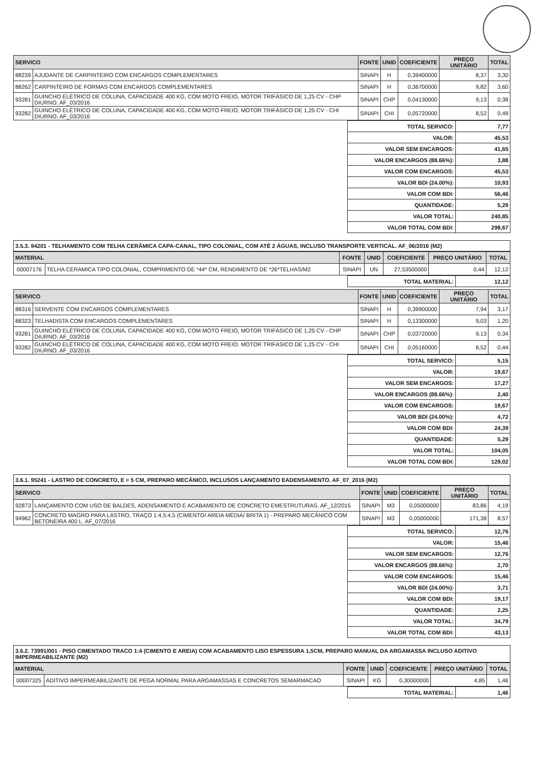| SERVICO | | FONTE | UNID | COEFICIENTE | PREÇO UNITÁRIO | TOTAL |
| --- | --- | --- | --- | --- | --- | --- |
| 88239 | AJUDANTE DE CARPINTEIRO COM ENCARGOS COMPLEMENTARES | SINAPI | H | 0,39400000 | 8,37 | 3,30 |
| 88262 | CARPINTEIRO DE FORMAS COM ENCARGOS COMPLEMENTARES | SINAPI | H | 0,36700000 | 9,82 | 3,60 |
| 93281 | GUINCHO ELÉTRICO DE COLUNA, CAPACIDADE 400 KG, COM MOTO FREIO, MOTOR TRIFÁSICO DE 1,25 CV - CHP DIURNO. AF_03/2016 | SINAPI | CHP | 0,04130000 | 9,13 | 0,38 |
| 93282 | GUINCHO ELÉTRICO DE COLUNA, CAPACIDADE 400 KG, COM MOTO FREIO, MOTOR TRIFÁSICO DE 1,25 CV - CHI DIURNO. AF_03/2016 | SINAPI | CHI | 0,05720000 | 8,52 | 0,49 |
| TOTAL SERVICO: | 7,77 |
| VALOR: | 45,53 |
| VALOR SEM ENCARGOS: | 41,65 |
| VALOR ENCARGOS (88.66%): | 3,88 |
| VALOR COM ENCARGOS: | 45,53 |
| VALOR BDI (24.00%): | 10,93 |
| VALOR COM BDI: | 56,46 |
| QUANTIDADE: | 5,29 |
| VALOR TOTAL: | 240,85 |
| VALOR TOTAL COM BDI: | 298,67 |
3.5.3. 94201 - TELHAMENTO COM TELHA CERÂMICA CAPA-CANAL, TIPO COLONIAL, COM ATÉ 2 ÁGUAS, INCLUSO TRANSPORTE VERTICAL. AF_06/2016 (M2)
| MATERIAL | | FONTE | UNID | COEFICIENTE | PREÇO UNITÁRIO | TOTAL |
| --- | --- | --- | --- | --- | --- | --- |
| 00007176 | TELHA CERAMICA TIPO COLONIAL, COMPRIMENTO DE *44* CM, RENDIMENTO DE *26*TELHAS/M2 | SINAPI | UN | 27,53500000 | 0,44 | 12,12 |
| TOTAL MATERIAL: | 12,12 |
| SERVICO | | FONTE | UNID | COEFICIENTE | PREÇO UNITÁRIO | TOTAL |
| --- | --- | --- | --- | --- | --- | --- |
| 88316 | SERVENTE COM ENCARGOS COMPLEMENTARES | SINAPI | H | 0,39900000 | 7,94 | 3,17 |
| 88323 | TELHADISTA COM ENCARGOS COMPLEMENTARES | SINAPI | H | 0,13300000 | 9,03 | 1,20 |
| 93281 | GUINCHO ELÉTRICO DE COLUNA, CAPACIDADE 400 KG, COM MOTO FREIO, MOTOR TRIFÁSICO DE 1,25 CV - CHP DIURNO. AF_03/2016 | SINAPI | CHP | 0,03720000 | 9,13 | 0,34 |
| 93282 | GUINCHO ELÉTRICO DE COLUNA, CAPACIDADE 400 KG, COM MOTO FREIO, MOTOR TRIFÁSICO DE 1,25 CV - CHI DIURNO. AF_03/2016 | SINAPI | CHI | 0,05160000 | 8,52 | 0,44 |
| TOTAL SERVICO: | 5,15 |
| VALOR: | 19,67 |
| VALOR SEM ENCARGOS: | 17,27 |
| VALOR ENCARGOS (88.66%): | 2,40 |
| VALOR COM ENCARGOS: | 19,67 |
| VALOR BDI (24.00%): | 4,72 |
| VALOR COM BDI: | 24,39 |
| QUANTIDADE: | 5,29 |
| VALOR TOTAL: | 104,05 |
| VALOR TOTAL COM BDI: | 129,02 |
3.6.1. 95241 - LASTRO DE CONCRETO, E = 5 CM, PREPARO MECÂNICO, INCLUSOS LANÇAMENTO EADENSAMENTO. AF_07_2016 (M2)
| SERVICO | | FONTE | UNID | COEFICIENTE | PREÇO UNITÁRIO | TOTAL |
| --- | --- | --- | --- | --- | --- | --- |
| 92873 | LANÇAMENTO COM USO DE BALDES, ADENSAMENTO E ACABAMENTO DE CONCRETO EMESTRUTURAS. AF_12/2015 | SINAPI | M3 | 0,05000000 | 83,86 | 4,19 |
| 94962 | CONCRETO MAGRO PARA LASTRO, TRAÇO 1:4,5:4,5 (CIMENTO/ AREIA MÉDIA/ BRITA 1) - PREPARO MECÂNICO COM BETONEIRA 400 L. AF_07/2016 | SINAPI | M3 | 0,05000000 | 171,38 | 8,57 |
| TOTAL SERVICO: | 12,76 |
| VALOR: | 15,46 |
| VALOR SEM ENCARGOS: | 12,76 |
| VALOR ENCARGOS (88.66%): | 2,70 |
| VALOR COM ENCARGOS: | 15,46 |
| VALOR BDI (24.00%): | 3,71 |
| VALOR COM BDI: | 19,17 |
| QUANTIDADE: | 2,25 |
| VALOR TOTAL: | 34,79 |
| VALOR TOTAL COM BDI: | 43,13 |
3.6.2. 73991/001 - PISO CIMENTADO TRACO 1:4 (CIMENTO E AREIA) COM ACABAMENTO LISO ESPESSURA 1,5CM, PREPARO MANUAL DA ARGAMASSA INCLUSO ADITIVO IMPERMEABILIZANTE (M2)
| MATERIAL | | FONTE | UNID | COEFICIENTE | PREÇO UNITÁRIO | TOTAL |
| --- | --- | --- | --- | --- | --- | --- |
| 00007325 | ADITIVO IMPERMEABILIZANTE DE PEGA NORMAL PARA ARGAMASSAS E CONCRETOS SEMARMACAO | SINAPI | KG | 0,30000000 | 4,85 | 1,46 |
| TOTAL MATERIAL: | 1,46 |